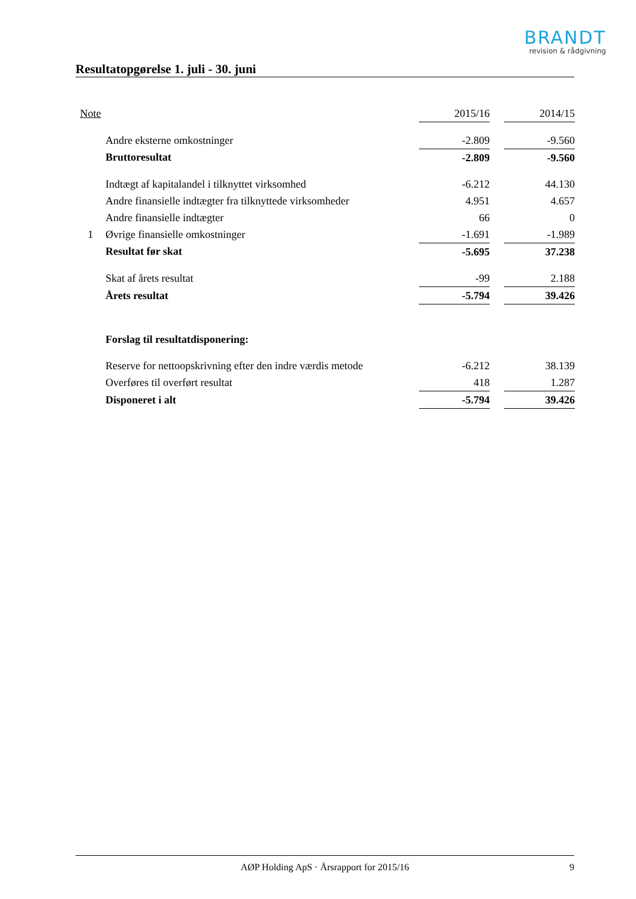BRANDT
revision & rådgivning
Resultatopgørelse 1. juli - 30. juni
| Note | | 2015/16 | | 2014/15 |
| | Andre eksterne omkostninger | -2.809 | | -9.560 |
| | Bruttoresultat | -2.809 | | -9.560 |
| | Indtægt af kapitalandel i tilknyttet virksomhed | -6.212 | | 44.130 |
| | Andre finansielle indtægter fra tilknyttede virksomheder | 4.951 | | 4.657 |
| | Andre finansielle indtægter | 66 | | 0 |
| 1 | Øvrige finansielle omkostninger | -1.691 | | -1.989 |
| | Resultat før skat | -5.695 | | 37.238 |
| | Skat af årets resultat | -99 | | 2.188 |
| | Årets resultat | -5.794 | | 39.426 |
| | Forslag til resultatdisponering: | | | |
| | Reserve for nettoopskrivning efter den indre værdis metode | -6.212 | | 38.139 |
| | Overføres til overført resultat | 418 | | 1.287 |
| | Disponeret i alt | -5.794 | | 39.426 |
AØP Holding ApS · Årsrapport for 2015/16 9